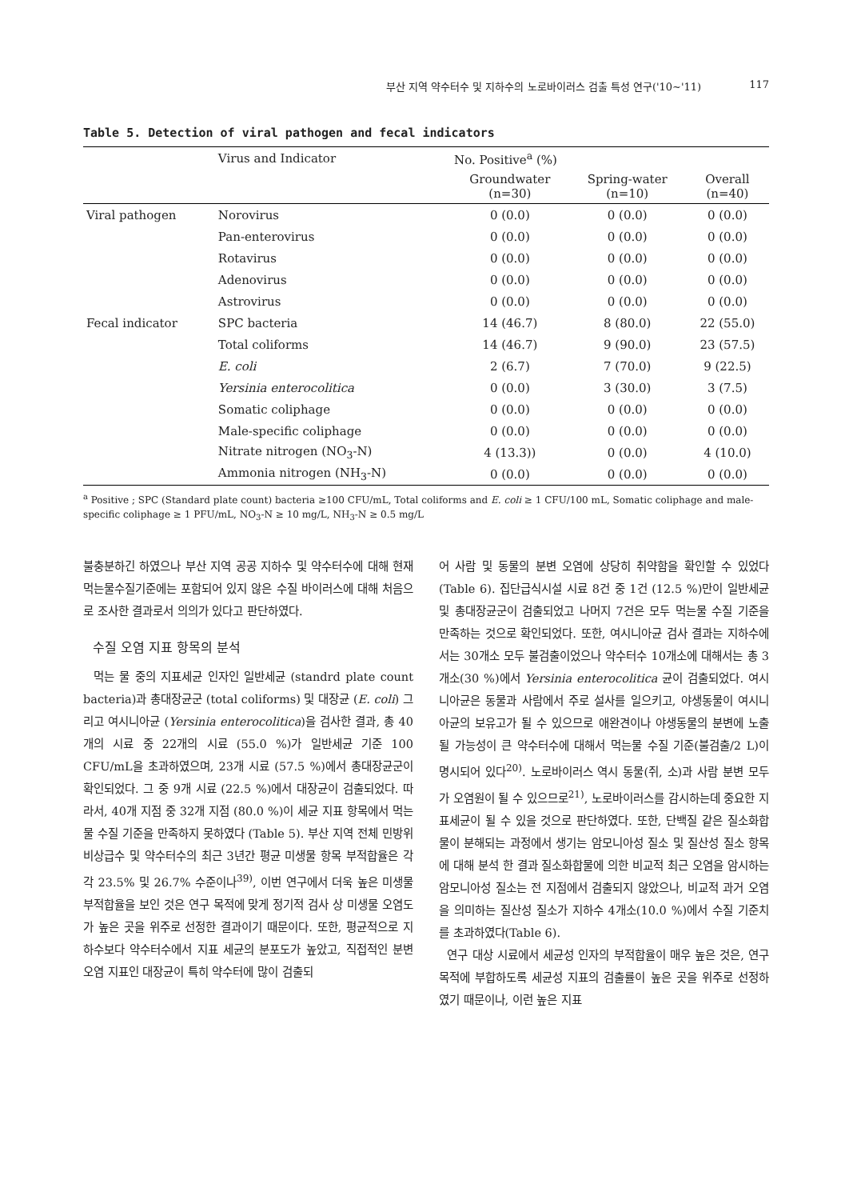부산 지역 약수터수 및 지하수의 노로바이러스 검출 특성 연구('10~'11) 117
Table 5. Detection of viral pathogen and fecal indicators
| | Virus and Indicator | No. Positive<sup>a</sup> (%) | | |
| --- | --- | --- | --- | --- |
| | | Groundwater (n=30) | Spring-water (n=10) | Overall (n=40) |
| Viral pathogen | Norovirus | 0 (0.0) | 0 (0.0) | 0 (0.0) |
| | Pan-enterovirus | 0 (0.0) | 0 (0.0) | 0 (0.0) |
| | Rotavirus | 0 (0.0) | 0 (0.0) | 0 (0.0) |
| | Adenovirus | 0 (0.0) | 0 (0.0) | 0 (0.0) |
| | Astrovirus | 0 (0.0) | 0 (0.0) | 0 (0.0) |
| Fecal indicator | SPC bacteria | 14 (46.7) | 8 (80.0) | 22 (55.0) |
| | Total coliforms | 14 (46.7) | 9 (90.0) | 23 (57.5) |
| | E. coli | 2 (6.7) | 7 (70.0) | 9 (22.5) |
| | Yersinia enterocolitica | 0 (0.0) | 3 (30.0) | 3 (7.5) |
| | Somatic coliphage | 0 (0.0) | 0 (0.0) | 0 (0.0) |
| | Male-specific coliphage | 0 (0.0) | 0 (0.0) | 0 (0.0) |
| | Nitrate nitrogen (NO<sub>3</sub>-N) | 4 (13.3)) | 0 (0.0) | 4 (10.0) |
| | Ammonia nitrogen (NH<sub>3</sub>-N) | 0 (0.0) | 0 (0.0) | 0 (0.0) |
<sup>a</sup> Positive ; SPC (Standard plate count) bacteria ≥100 CFU/mL, Total coliforms and E. coli ≥ 1 CFU/100 mL, Somatic coliphage and male-specific coliphage ≥ 1 PFU/mL, NO<sub>3</sub>-N ≥ 10 mg/L, NH<sub>3</sub>-N ≥ 0.5 mg/L
불충분하긴 하였으나 부산 지역 공공 지하수 및 약수터수에 대해 현재 먹는물수질기준에는 포함되어 있지 않은 수질 바이러스에 대해 처음으로 조사한 결과로서 의의가 있다고 판단하였다.
수질 오염 지표 항목의 분석
먹는 물 중의 지표세균 인자인 일반세균 (standrd plate count bacteria)과 총대장균군 (total coliforms) 및 대장균 (E. coli) 그리고 여시니아균 (Yersinia enterocolitica)을 검사한 결과, 총 40개의 시료 중 22개의 시료 (55.0 %)가 일반세균 기준 100 CFU/mL을 초과하였으며, 23개 시료 (57.5 %)에서 총대장균군이 확인되었다. 그 중 9개 시료 (22.5 %)에서 대장균이 검출되었다. 따라서, 40개 지점 중 32개 지점 (80.0 %)이 세균 지표 항목에서 먹는물 수질 기준을 만족하지 못하였다 (Table 5). 부산 지역 전체 민방위비상급수 및 약수터수의 최근 3년간 평균 미생물 항목 부적합율은 각각 23.5% 및 26.7% 수준이나<sup>39)</sup>, 이번 연구에서 더욱 높은 미생물 부적합율을 보인 것은 연구 목적에 맞게 정기적 검사 상 미생물 오염도가 높은 곳을 위주로 선정한 결과이기 때문이다. 또한, 평균적으로 지하수보다 약수터수에서 지표 세균의 분포도가 높았고, 직접적인 분변오염 지표인 대장균이 특히 약수터에 많이 검출되
어 사람 및 동물의 분변 오염에 상당히 취약함을 확인할 수 있었다 (Table 6). 집단급식시설 시료 8건 중 1건 (12.5 %)만이 일반세균 및 총대장균군이 검출되었고 나머지 7건은 모두 먹는물 수질 기준을 만족하는 것으로 확인되었다. 또한, 여시니아균 검사 결과는 지하수에서는 30개소 모두 불검출이었으나 약수터수 10개소에 대해서는 총 3개소(30 %)에서 Yersinia enterocolitica 균이 검출되었다. 여시니아균은 동물과 사람에서 주로 설사를 일으키고, 야생동물이 여시니아균의 보유고가 될 수 있으므로 애완견이나 야생동물의 분변에 노출될 가능성이 큰 약수터수에 대해서 먹는물 수질 기준(불검출/2 L)이 명시되어 있다<sup>20)</sup>. 노로바이러스 역시 동물(쥐, 소)과 사람 분변 모두가 오염원이 될 수 있으므로<sup>21)</sup>, 노로바이러스를 감시하는데 중요한 지표세균이 될 수 있을 것으로 판단하였다. 또한, 단백질 같은 질소화합물이 분해되는 과정에서 생기는 암모니아성 질소 및 질산성 질소 항목에 대해 분석 한 결과 질소화합물에 의한 비교적 최근 오염을 암시하는 암모니아성 질소는 전 지점에서 검출되지 않았으나, 비교적 과거 오염을 의미하는 질산성 질소가 지하수 4개소(10.0 %)에서 수질 기준치를 초과하였다(Table 6).
연구 대상 시료에서 세균성 인자의 부적합율이 매우 높은 것은, 연구 목적에 부합하도록 세균성 지표의 검출률이 높은 곳을 위주로 선정하였기 때문이나, 이런 높은 지표